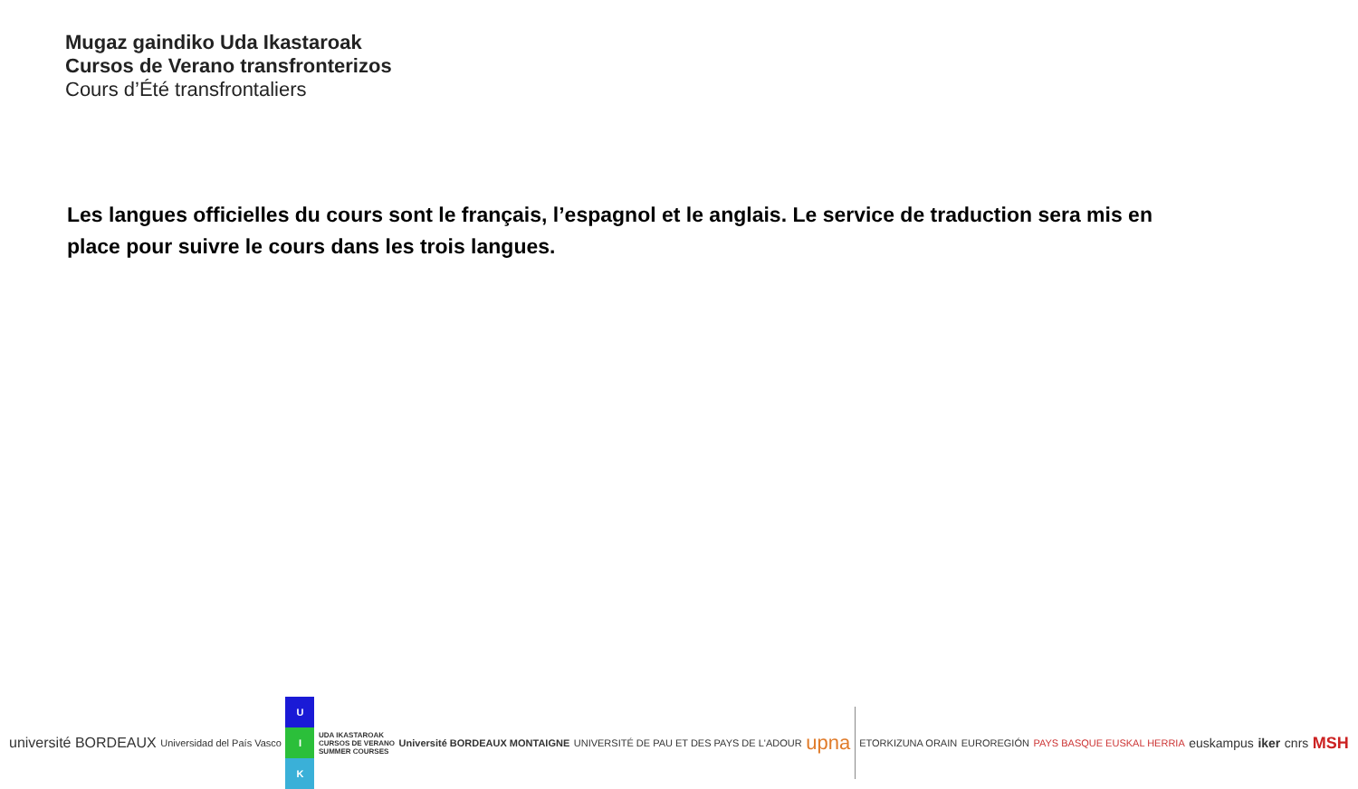Mugaz gaindiko Uda Ikastaroak
Cursos de Verano transfronterizos
Cours d’Été transfrontaliers
Les langues officielles du cours sont le français, l’espagnol et le anglais. Le service de traduction sera mis en place pour suivre le cours dans les trois langues.
université BORDEAUX Universidad del País Vasco U I K UDA IKASTAROAK
CURSOS DE VERANO
SUMMER COURSES Université BORDEAUX MONTAIGNE UNIVERSITÉ DE PAU ET DES PAYS DE L'ADOUR upna ETORKIZUNA ORAIN EUROREGIÓN PAYS BASQUE EUSKAL HERRIA euskampus iker cnrs MSH